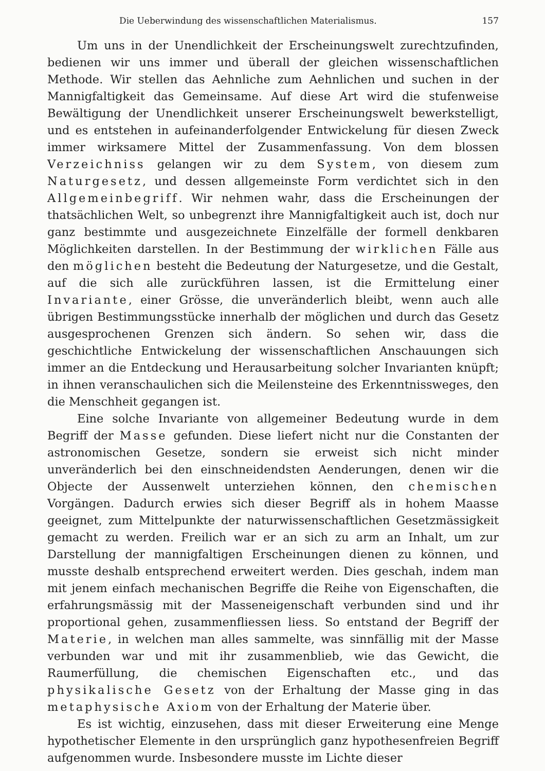Die Ueberwindung des wissenschaftlichen Materialismus. 157
Um uns in der Unendlichkeit der Erscheinungswelt zurechtzufinden, bedienen wir uns immer und überall der gleichen wissenschaftlichen Methode. Wir stellen das Aehnliche zum Aehnlichen und suchen in der Mannigfaltigkeit das Gemeinsame. Auf diese Art wird die stufenweise Bewältigung der Unendlichkeit unserer Erscheinungswelt bewerkstelligt, und es entstehen in aufeinanderfolgender Entwickelung für diesen Zweck immer wirksamere Mittel der Zusammenfassung. Von dem blossen Verzeichniss gelangen wir zu dem System, von diesem zum Naturgesetz, und dessen allgemeinste Form verdichtet sich in den Allgemeinbegriff. Wir nehmen wahr, dass die Erscheinungen der thatsächlichen Welt, so unbegrenzt ihre Mannigfaltigkeit auch ist, doch nur ganz bestimmte und ausgezeichnete Einzelfälle der formell denkbaren Möglichkeiten darstellen. In der Bestimmung der wirklichen Fälle aus den möglichen besteht die Bedeutung der Naturgesetze, und die Gestalt, auf die sich alle zurückführen lassen, ist die Ermittelung einer Invariante, einer Grösse, die unveränderlich bleibt, wenn auch alle übrigen Bestimmungsstücke innerhalb der möglichen und durch das Gesetz ausgesprochenen Grenzen sich ändern. So sehen wir, dass die geschichtliche Entwickelung der wissenschaftlichen Anschauungen sich immer an die Entdeckung und Herausarbeitung solcher Invarianten knüpft; in ihnen veranschaulichen sich die Meilensteine des Erkenntnissweges, den die Menschheit gegangen ist.
Eine solche Invariante von allgemeiner Bedeutung wurde in dem Begriff der Masse gefunden. Diese liefert nicht nur die Constanten der astronomischen Gesetze, sondern sie erweist sich nicht minder unveränderlich bei den einschneidendsten Aenderungen, denen wir die Objecte der Aussenwelt unterziehen können, den chemischen Vorgängen. Dadurch erwies sich dieser Begriff als in hohem Maasse geeignet, zum Mittelpunkte der naturwissenschaftlichen Gesetzmässigkeit gemacht zu werden. Freilich war er an sich zu arm an Inhalt, um zur Darstellung der mannigfaltigen Erscheinungen dienen zu können, und musste deshalb entsprechend erweitert werden. Dies geschah, indem man mit jenem einfach mechanischen Begriffe die Reihe von Eigenschaften, die erfahrungsmässig mit der Masseneigenschaft verbunden sind und ihr proportional gehen, zusammenfliessen liess. So entstand der Begriff der Materie, in welchen man alles sammelte, was sinnfällig mit der Masse verbunden war und mit ihr zusammenblieb, wie das Gewicht, die Raumerfüllung, die chemischen Eigenschaften etc., und das physikalische Gesetz von der Erhaltung der Masse ging in das metaphysische Axiom von der Erhaltung der Materie über.
Es ist wichtig, einzusehen, dass mit dieser Erweiterung eine Menge hypothetischer Elemente in den ursprünglich ganz hypothesenfreien Begriff aufgenommen wurde. Insbesondere musste im Lichte dieser